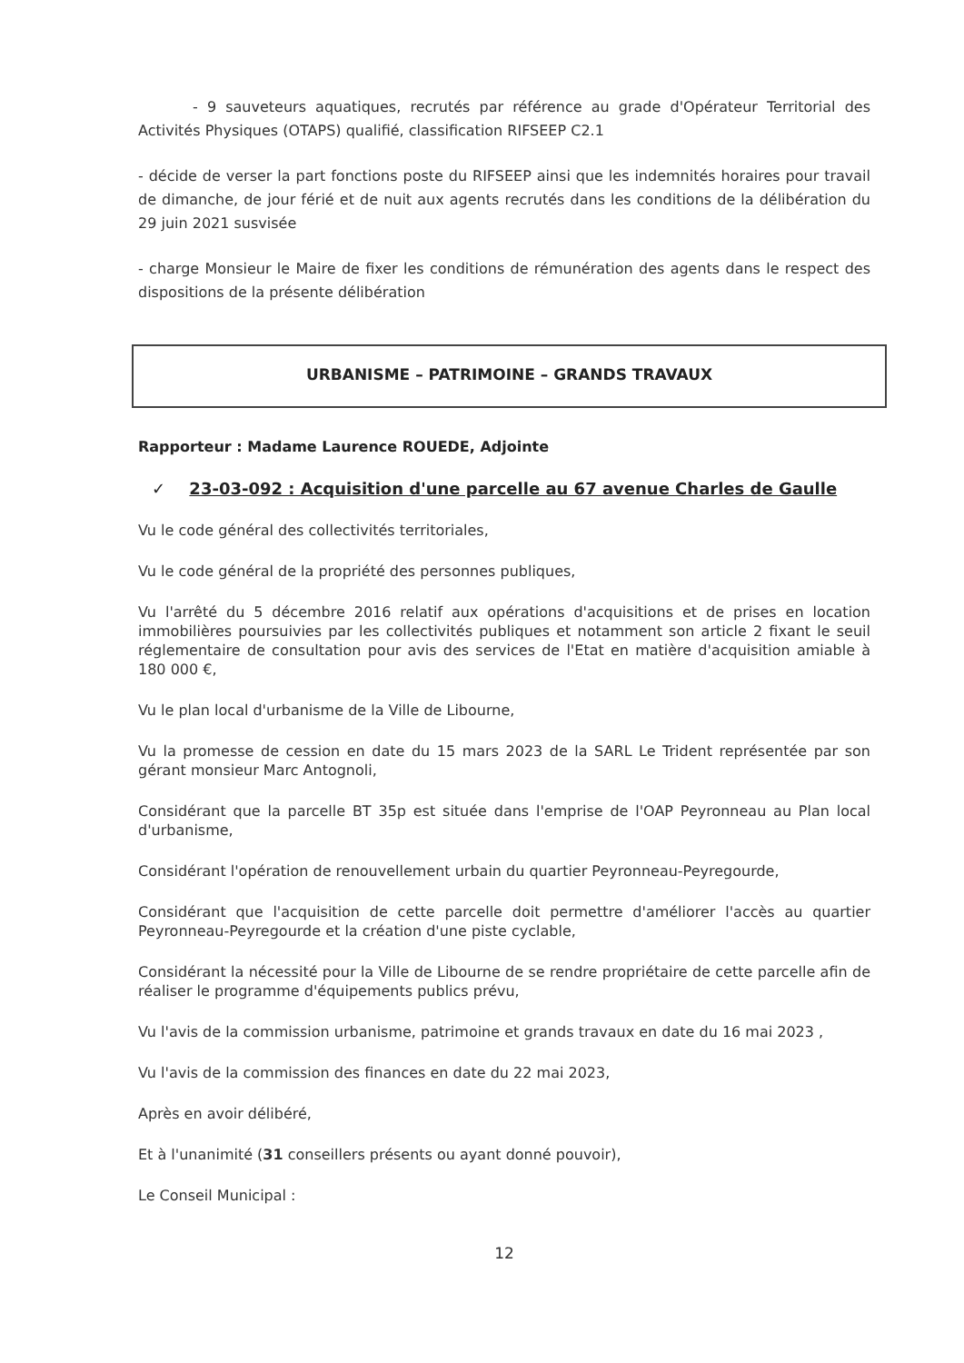- 9 sauveteurs aquatiques, recrutés par référence au grade d'Opérateur Territorial des Activités Physiques (OTAPS) qualifié, classification RIFSEEP C2.1
- décide de verser la part fonctions poste du RIFSEEP ainsi que les indemnités horaires pour travail de dimanche, de jour férié et de nuit aux agents recrutés dans les conditions de la délibération du 29 juin 2021 susvisée
- charge Monsieur le Maire de fixer les conditions de rémunération des agents dans le respect des dispositions de la présente délibération
URBANISME – PATRIMOINE – GRANDS TRAVAUX
Rapporteur : Madame Laurence ROUEDE, Adjointe
✓ 23-03-092 : Acquisition d'une parcelle au 67 avenue Charles de Gaulle
Vu le code général des collectivités territoriales,
Vu le code général de la propriété des personnes publiques,
Vu l'arrêté du 5 décembre 2016 relatif aux opérations d'acquisitions et de prises en location immobilières poursuivies par les collectivités publiques et notamment son article 2 fixant le seuil réglementaire de consultation pour avis des services de l'Etat en matière d'acquisition amiable à 180 000 €,
Vu le plan local d'urbanisme de la Ville de Libourne,
Vu la promesse de cession en date du 15 mars 2023 de la SARL Le Trident représentée par son gérant monsieur Marc Antognoli,
Considérant que la parcelle BT 35p est située dans l'emprise de l'OAP Peyronneau au Plan local d'urbanisme,
Considérant l'opération de renouvellement urbain du quartier Peyronneau-Peyregourde,
Considérant que l'acquisition de cette parcelle doit permettre d'améliorer l'accès au quartier Peyronneau-Peyregourde et la création d'une piste cyclable,
Considérant la nécessité pour la Ville de Libourne de se rendre propriétaire de cette parcelle afin de réaliser le programme d'équipements publics prévu,
Vu l'avis de la commission urbanisme, patrimoine et grands travaux en date du 16 mai 2023 ,
Vu l'avis de la commission des finances en date du 22 mai 2023,
Après en avoir délibéré,
Et à l'unanimité (31 conseillers présents ou ayant donné pouvoir),
Le Conseil Municipal :
12